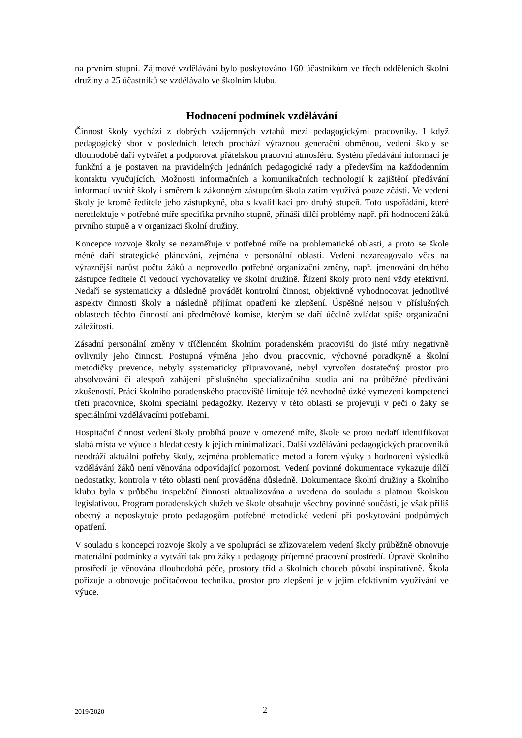na prvním stupni. Zájmové vzdělávání bylo poskytováno 160 účastníkům ve třech odděleních školní družiny a 25 účastníků se vzdělávalo ve školním klubu.
Hodnocení podmínek vzdělávání
Činnost školy vychází z dobrých vzájemných vztahů mezi pedagogickými pracovníky. I když pedagogický sbor v posledních letech prochází výraznou generační obměnou, vedení školy se dlouhodobě daří vytvářet a podporovat přátelskou pracovní atmosféru. Systém předávání informací je funkční a je postaven na pravidelných jednáních pedagogické rady a především na každodenním kontaktu vyučujících. Možnosti informačních a komunikačních technologií k zajištění předávání informací uvnitř školy i směrem k zákonným zástupcům škola zatím využívá pouze zčásti. Ve vedení školy je kromě ředitele jeho zástupkyně, oba s kvalifikací pro druhý stupeň. Toto uspořádání, které nereflektuje v potřebné míře specifika prvního stupně, přináší dílčí problémy např. při hodnocení žáků prvního stupně a v organizaci školní družiny.
Koncepce rozvoje školy se nezaměřuje v potřebné míře na problematické oblasti, a proto se škole méně daří strategické plánování, zejména v personální oblasti. Vedení nezareagovalo včas na výraznější nárůst počtu žáků a neprovedlo potřebné organizační změny, např. jmenování druhého zástupce ředitele či vedoucí vychovatelky ve školní družině. Řízení školy proto není vždy efektivní. Nedaří se systematicky a důsledně provádět kontrolní činnost, objektivně vyhodnocovat jednotlivé aspekty činnosti školy a následně přijímat opatření ke zlepšení. Úspěšné nejsou v příslušných oblastech těchto činností ani předmětové komise, kterým se daří účelně zvládat spíše organizační záležitosti.
Zásadní personální změny v tříčlenném školním poradenském pracovišti do jisté míry negativně ovlivnily jeho činnost. Postupná výměna jeho dvou pracovnic, výchovné poradkyně a školní metodičky prevence, nebyly systematicky připravované, nebyl vytvořen dostatečný prostor pro absolvování či alespoň zahájení příslušného specializačního studia ani na průběžné předávání zkušeností. Práci školního poradenského pracoviště limituje též nevhodně úzké vymezení kompetencí třetí pracovnice, školní speciální pedagožky. Rezervy v této oblasti se projevují v péči o žáky se speciálními vzdělávacími potřebami.
Hospitační činnost vedení školy probíhá pouze v omezené míře, škole se proto nedaří identifikovat slabá místa ve výuce a hledat cesty k jejich minimalizaci. Další vzdělávání pedagogických pracovníků neodráží aktuální potřeby školy, zejména problematice metod a forem výuky a hodnocení výsledků vzdělávání žáků není věnována odpovídající pozornost. Vedení povinné dokumentace vykazuje dílčí nedostatky, kontrola v této oblasti není prováděna důsledně. Dokumentace školní družiny a školního klubu byla v průběhu inspekční činnosti aktualizována a uvedena do souladu s platnou školskou legislativou. Program poradenských služeb ve škole obsahuje všechny povinné součásti, je však příliš obecný a neposkytuje proto pedagogům potřebné metodické vedení při poskytování podpůrných opatření.
V souladu s koncepcí rozvoje školy a ve spolupráci se zřizovatelem vedení školy průběžně obnovuje materiální podmínky a vytváří tak pro žáky i pedagogy příjemné pracovní prostředí. Úpravě školního prostředí je věnována dlouhodobá péče, prostory tříd a školních chodeb působí inspirativně. Škola pořizuje a obnovuje počítačovou techniku, prostor pro zlepšení je v jejím efektivním využívání ve výuce.
2019/2020 2